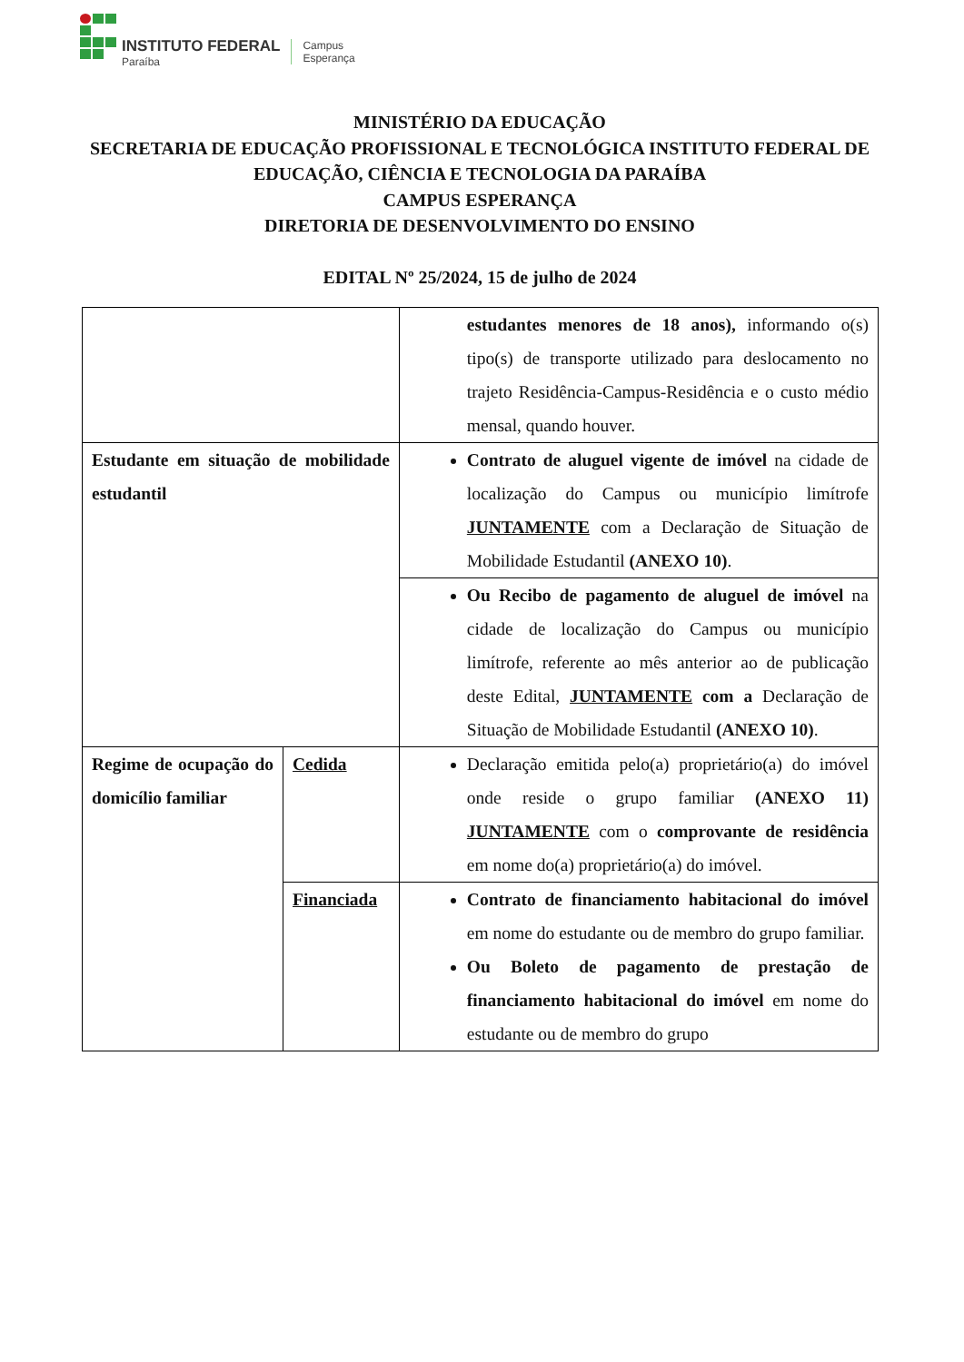INSTITUTO FEDERAL
Paraíba
Campus
Esperança
MINISTÉRIO DA EDUCAÇÃO
SECRETARIA DE EDUCAÇÃO PROFISSIONAL E TECNOLÓGICA INSTITUTO FEDERAL DE EDUCAÇÃO, CIÊNCIA E TECNOLOGIA DA PARAÍBA
CAMPUS ESPERANÇA
DIRETORIA DE DESENVOLVIMENTO DO ENSINO
EDITAL Nº 25/2024, 15 de julho de 2024
| | | estudantes menores de 18 anos), informando o(s) tipo(s) de transporte utilizado para deslocamento no trajeto Residência-Campus-Residência e o custo médio mensal, quando houver. |
| Estudante em situação de mobilidade estudantil | | Contrato de aluguel vigente de imóvel na cidade de localização do Campus ou município limítrofe JUNTAMENTE com a Declaração de Situação de Mobilidade Estudantil (ANEXO 10) . |
| | | Ou Recibo de pagamento de aluguel de imóvel na cidade de localização do Campus ou município limítrofe, referente ao mês anterior ao de publicação deste Edital, JUNTAMENTE com a Declaração de Situação de Mobilidade Estudantil (ANEXO 10) . |
| Regime de ocupação do domicílio familiar | Cedida | Declaração emitida pelo(a) proprietário(a) do imóvel onde reside o grupo familiar (ANEXO 11) JUNTAMENTE com o comprovante de residência em nome do(a) proprietário(a) do imóvel. |
| | Financiada | Contrato de financiamento habitacional do imóvel em nome do estudante ou de membro do grupo familiar. Ou Boleto de pagamento de prestação de financiamento habitacional do imóvel em nome do estudante ou de membro do grupo |